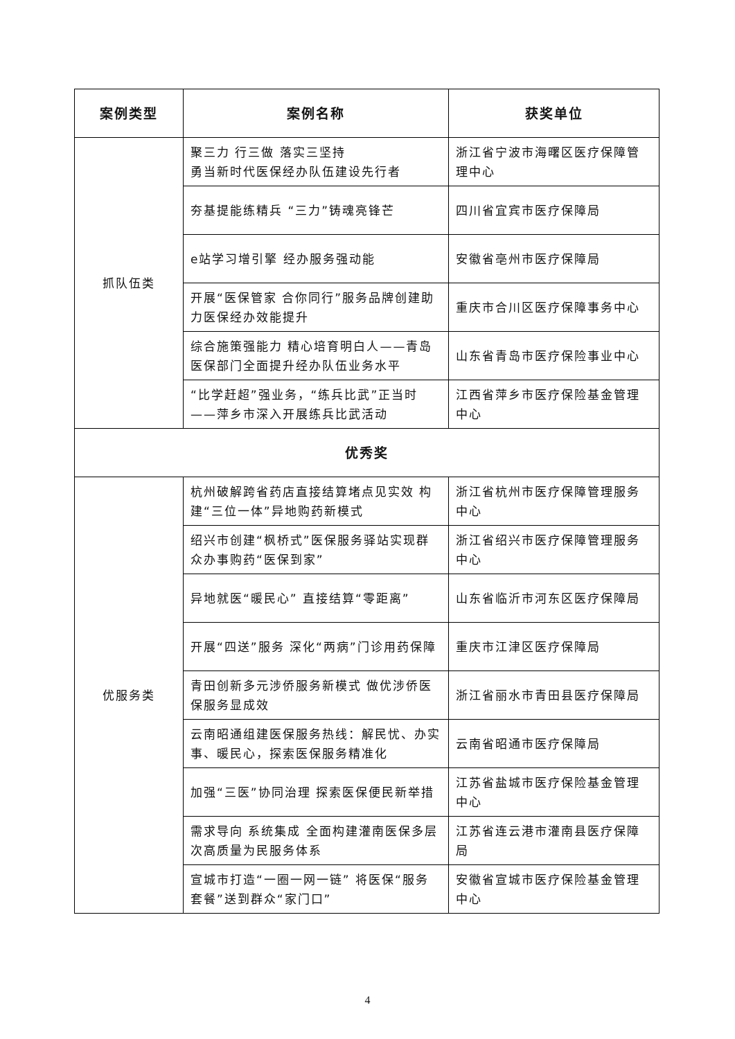| 案例类型 | 案例名称 | 获奖单位 |
| --- | --- | --- |
| 抓队伍类 | 聚三力 行三做 落实三坚持 勇当新时代医保经办队伍建设先行者 | 浙江省宁波市海曙区医疗保障管理中心 |
| | 夯基提能练精兵 “三力”铸魂亮锋芒 | 四川省宜宾市医疗保障局 |
| | e站学习增引擎 经办服务强动能 | 安徽省亳州市医疗保障局 |
| | 开展“医保管家 合你同行”服务品牌创建助力医保经办效能提升 | 重庆市合川区医疗保障事务中心 |
| | 综合施策强能力 精心培育明白人——青岛医保部门全面提升经办队伍业务水平 | 山东省青岛市医疗保险事业中心 |
| | “比学赶超”强业务，“练兵比武”正当时——萍乡市深入开展练兵比武活动 | 江西省萍乡市医疗保险基金管理中心 |
| 优秀奖 | | |
| 优服务类 | 杭州破解跨省药店直接结算堵点见实效 构建“三位一体”异地购药新模式 | 浙江省杭州市医疗保障管理服务中心 |
| | 绍兴市创建“枫桥式”医保服务驿站实现群众办事购药“医保到家” | 浙江省绍兴市医疗保障管理服务中心 |
| | 异地就医“暖民心” 直接结算“零距离” | 山东省临沂市河东区医疗保障局 |
| | 开展“四送”服务 深化“两病”门诊用药保障 | 重庆市江津区医疗保障局 |
| | 青田创新多元涉侨服务新模式 做优涉侨医保服务显成效 | 浙江省丽水市青田县医疗保障局 |
| | 云南昭通组建医保服务热线：解民忧、办实事、暖民心，探索医保服务精准化 | 云南省昭通市医疗保障局 |
| | 加强“三医”协同治理 探索医保便民新举措 | 江苏省盐城市医疗保险基金管理中心 |
| | 需求导向 系统集成 全面构建灌南医保多层次高质量为民服务体系 | 江苏省连云港市灌南县医疗保障局 |
| | 宣城市打造“一圈一网一链” 将医保“服务套餐”送到群众“家门口” | 安徽省宣城市医疗保险基金管理中心 |
4